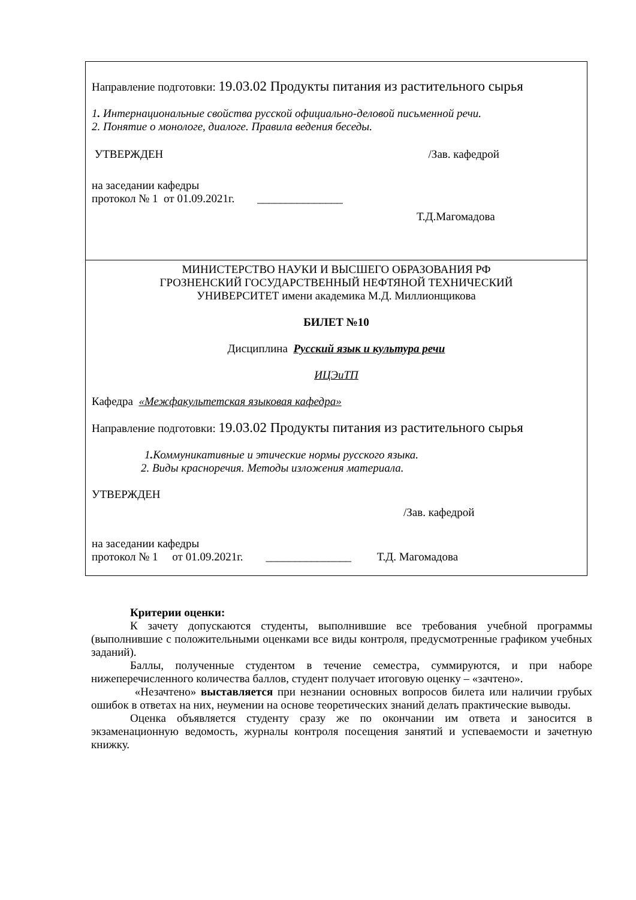Направление подготовки: 19.03.02 Продукты питания из растительного сырья
1. Интернациональные свойства русской официально-деловой письменной речи.
2. Понятие о монологе, диалоге. Правила ведения беседы.
УТВЕРЖДЕН /Зав. кафедрой
на заседании кафедры
протокол № 1 от 01.09.2021г. _______________
Т.Д.Магомадова
МИНИСТЕРСТВО НАУКИ И ВЫСШЕГО ОБРАЗОВАНИЯ РФ
ГРОЗНЕНСКИЙ ГОСУДАРСТВЕННЫЙ НЕФТЯНОЙ ТЕХНИЧЕСКИЙ
УНИВЕРСИТЕТ имени академика М.Д. Миллионщикова
БИЛЕТ №10
Дисциплина Русский язык и культура речи
ИЦЭиТП
Кафедра «Межфакультетская языковая кафедра»
Направление подготовки: 19.03.02 Продукты питания из растительного сырья
1. Коммуникативные и этические нормы русского языка.
2. Виды красноречия. Методы изложения материала.
УТВЕРЖДЕН
/Зав. кафедрой
на заседании кафедры
протокол № 1 от 01.09.2021г. _______________ Т.Д. Магомадова
Критерии оценки:
К зачету допускаются студенты, выполнившие все требования учебной программы (выполнившие с положительными оценками все виды контроля, предусмотренные графиком учебных заданий).
Баллы, полученные студентом в течение семестра, суммируются, и при наборе нижеперечисленного количества баллов, студент получает итоговую оценку – «зачтено».
«Незачтено» выставляется при незнании основных вопросов билета или наличии грубых ошибок в ответах на них, неумении на основе теоретических знаний делать практические выводы.
Оценка объявляется студенту сразу же по окончании им ответа и заносится в экзаменационную ведомость, журналы контроля посещения занятий и успеваемости и зачетную книжку.